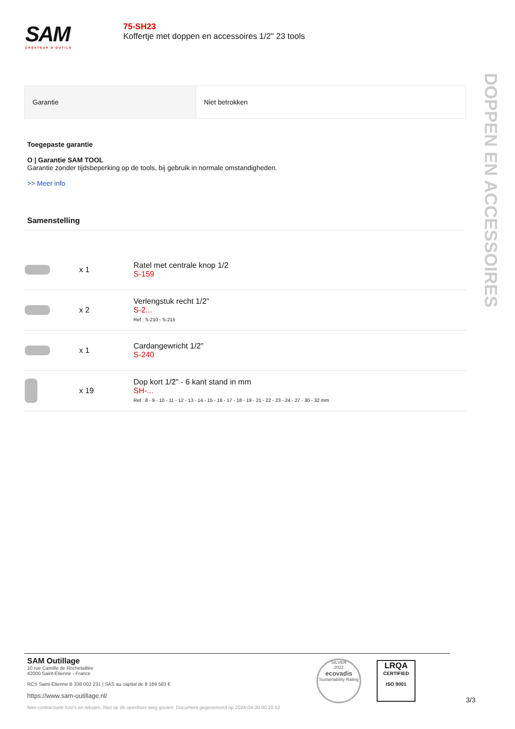SAM
CRÉATEUR D'OUTILS
75-SH23
Koffertje met doppen en accessoires 1/2" 23 tools
| Garantie | Niet betrokken |
Toegepaste garantie
O | Garantie SAM TOOL
Garantie zonder tijdsbeperking op de tools, bij gebruik in normale omstandigheden.
>> Meer info
Samenstelling
DOPPEN EN ACCESSOIRES
| | x 1 | Ratel met centrale knop 1/2 S-159 |
| | x 2 | Verlengstuk recht 1/2" S-2... Ref : S-210 - S-215 |
| | x 1 | Cardangewricht 1/2" S-240 |
| | x 19 | Dop kort 1/2" - 6 kant stand in mm SH-... Ref : 8 - 9 - 10 - 11 - 12 - 13 - 14 - 15 - 16 - 17 - 18 - 19 - 21 - 22 - 23 - 24 - 27 - 30 - 32 mm |
SAM Outillage
10 rue Camille de Rochetaillée
42000 Saint-Etienne - France
RCS Saint-Etienne B 338 002 231 | SAS au capital de 8 189 583 €
https://www.sam-outillage.nl/
Niet-contractuele foto's en teksten. Niet op de openbare weg gooien. Document gegenereerd op 2024-04-30 00:20:52
SILVER
2022
ecovadis
Sustainability Rating
LRQA
CERTIFIED
ISO 9001
3/3